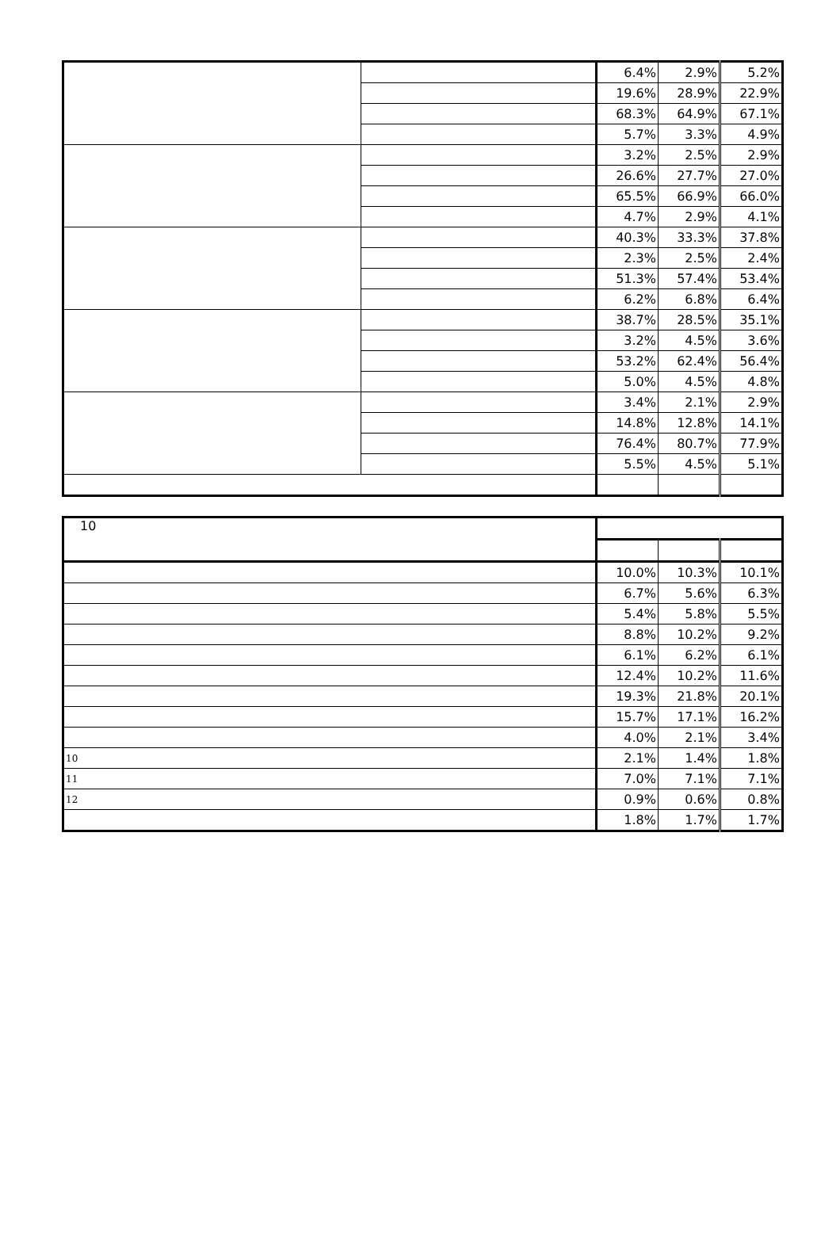| | | 6.4% | 2.9% | 5.2% |
| | | 19.6% | 28.9% | 22.9% |
| | | 68.3% | 64.9% | 67.1% |
| | | 5.7% | 3.3% | 4.9% |
| | | 3.2% | 2.5% | 2.9% |
| | | 26.6% | 27.7% | 27.0% |
| | | 65.5% | 66.9% | 66.0% |
| | | 4.7% | 2.9% | 4.1% |
| | | 40.3% | 33.3% | 37.8% |
| | | 2.3% | 2.5% | 2.4% |
| | | 51.3% | 57.4% | 53.4% |
| | | 6.2% | 6.8% | 6.4% |
| | | 38.7% | 28.5% | 35.1% |
| | | 3.2% | 4.5% | 3.6% |
| | | 53.2% | 62.4% | 56.4% |
| | | 5.0% | 4.5% | 4.8% |
| | | 3.4% | 2.1% | 2.9% |
| | | 14.8% | 12.8% | 14.1% |
| | | 76.4% | 80.7% | 77.9% |
| | | 5.5% | 4.5% | 5.1% |
| 10 | | | |
| | 10.0% | 10.3% | 10.1% |
| | 6.7% | 5.6% | 6.3% |
| | 5.4% | 5.8% | 5.5% |
| | 8.8% | 10.2% | 9.2% |
| | 6.1% | 6.2% | 6.1% |
| | 12.4% | 10.2% | 11.6% |
| | 19.3% | 21.8% | 20.1% |
| | 15.7% | 17.1% | 16.2% |
| | 4.0% | 2.1% | 3.4% |
| 10 | 2.1% | 1.4% | 1.8% |
| 11 | 7.0% | 7.1% | 7.1% |
| 12 | 0.9% | 0.6% | 0.8% |
| | 1.8% | 1.7% | 1.7% |